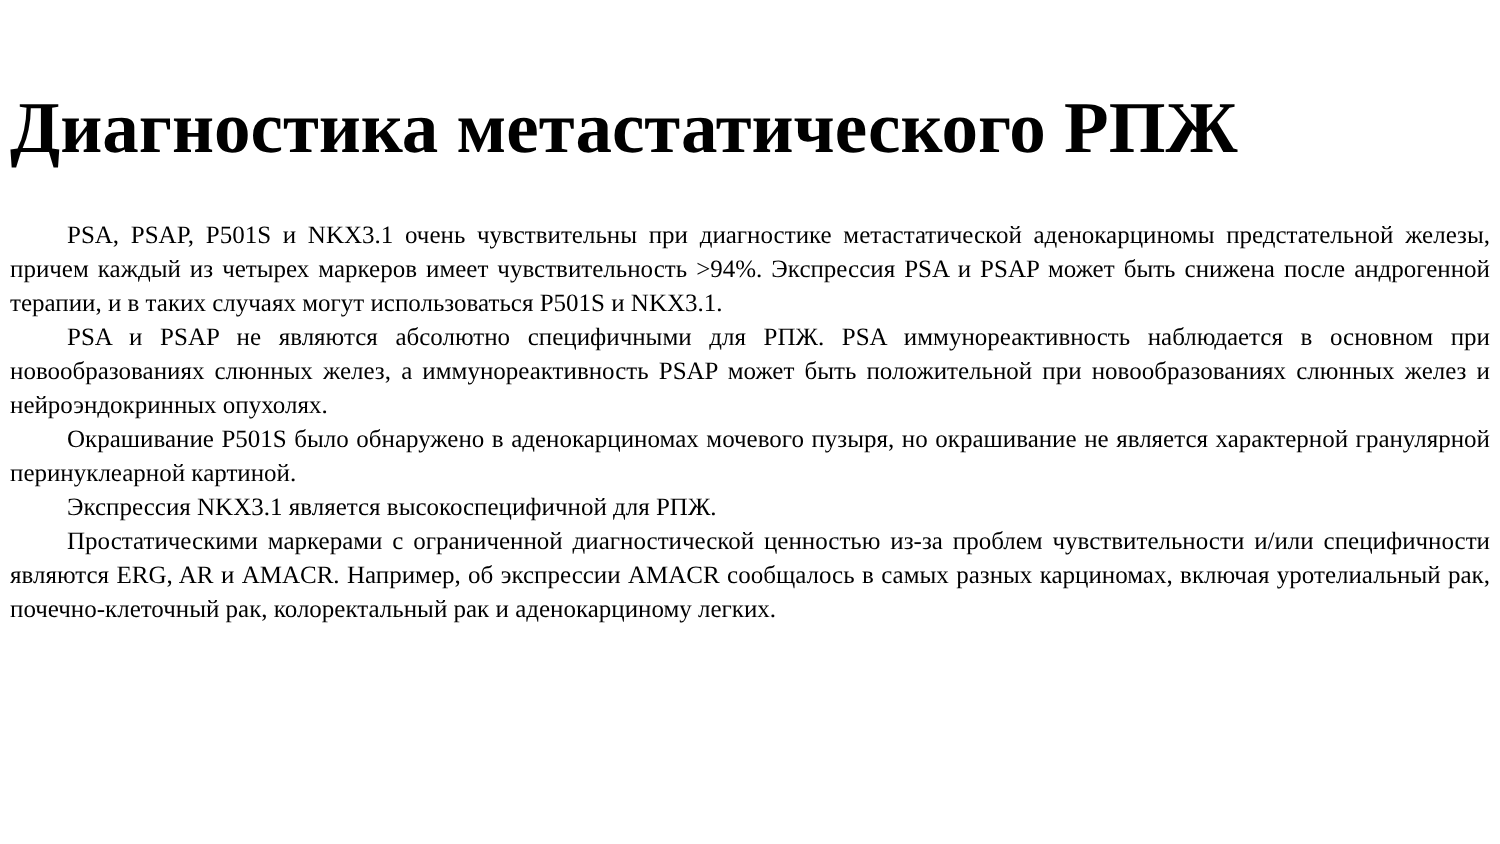Диагностика метастатического РПЖ
PSA, PSAP, P501S и NKX3.1 очень чувствительны при диагностике метастатической аденокарциномы предстательной железы, причем каждый из четырех маркеров имеет чувствительность >94%. Экспрессия PSA и PSAP может быть снижена после андрогенной терапии, и в таких случаях могут использоваться P501S и NKX3.1.
PSA и PSAP не являются абсолютно специфичными для РПЖ. PSA иммунореактивность наблюдается в основном при новообразованиях слюнных желез, а иммунореактивность PSAP может быть положительной при новообразованиях слюнных желез и нейроэндокринных опухолях.
Окрашивание P501S было обнаружено в аденокарциномах мочевого пузыря, но окрашивание не является характерной гранулярной перинуклеарной картиной.
Экспрессия NKX3.1 является высокоспецифичной для РПЖ.
Простатическими маркерами с ограниченной диагностической ценностью из-за проблем чувствительности и/или специфичности являются ERG, AR и AMACR. Например, об экспрессии AMACR сообщалось в самых разных карциномах, включая уротелиальный рак, почечно-клеточный рак, колоректальный рак и аденокарциному легких.